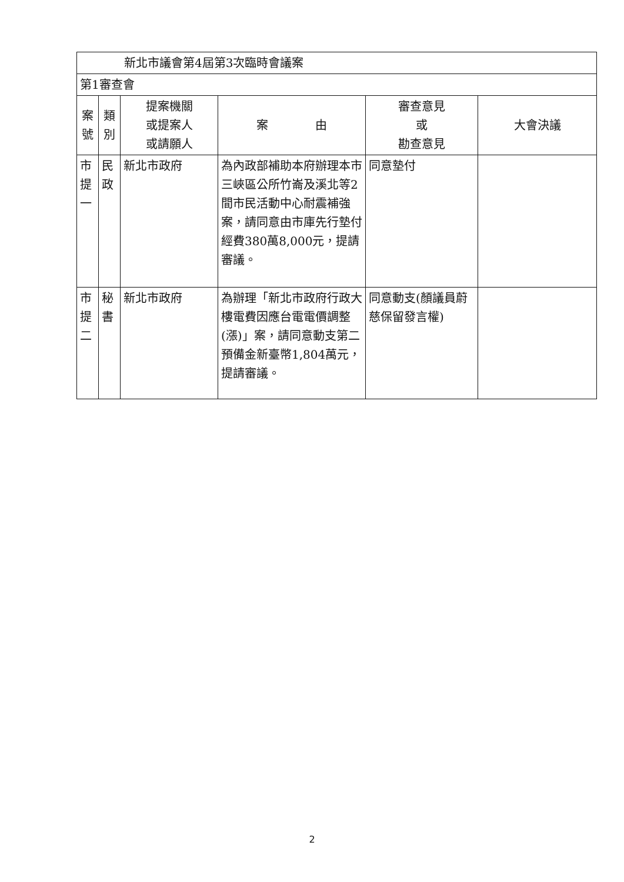| 新北市議會第4屆第3次臨時會議案 | | | | | |
| 第1審查會 | | | | | |
| 案號 | 類別 | 提案機關 或提案人 或請願人 | 案 由 | 審查意見 或 勘查意見 | 大會決議 |
| 市提一 | 民政 | 新北市政府 | 為內政部補助本府辦理本市三峽區公所竹崙及溪北等2間市民活動中心耐震補強案，請同意由市庫先行墊付經費380萬8,000元，提請審議。 | 同意墊付 | |
| 市提二 | 秘書 | 新北市政府 | 為辦理「新北市政府行政大樓電費因應台電電價調整(漲)」案，請同意動支第二預備金新臺幣1,804萬元，提請審議。 | 同意動支(顏議員蔚慈保留發言權) | |
2